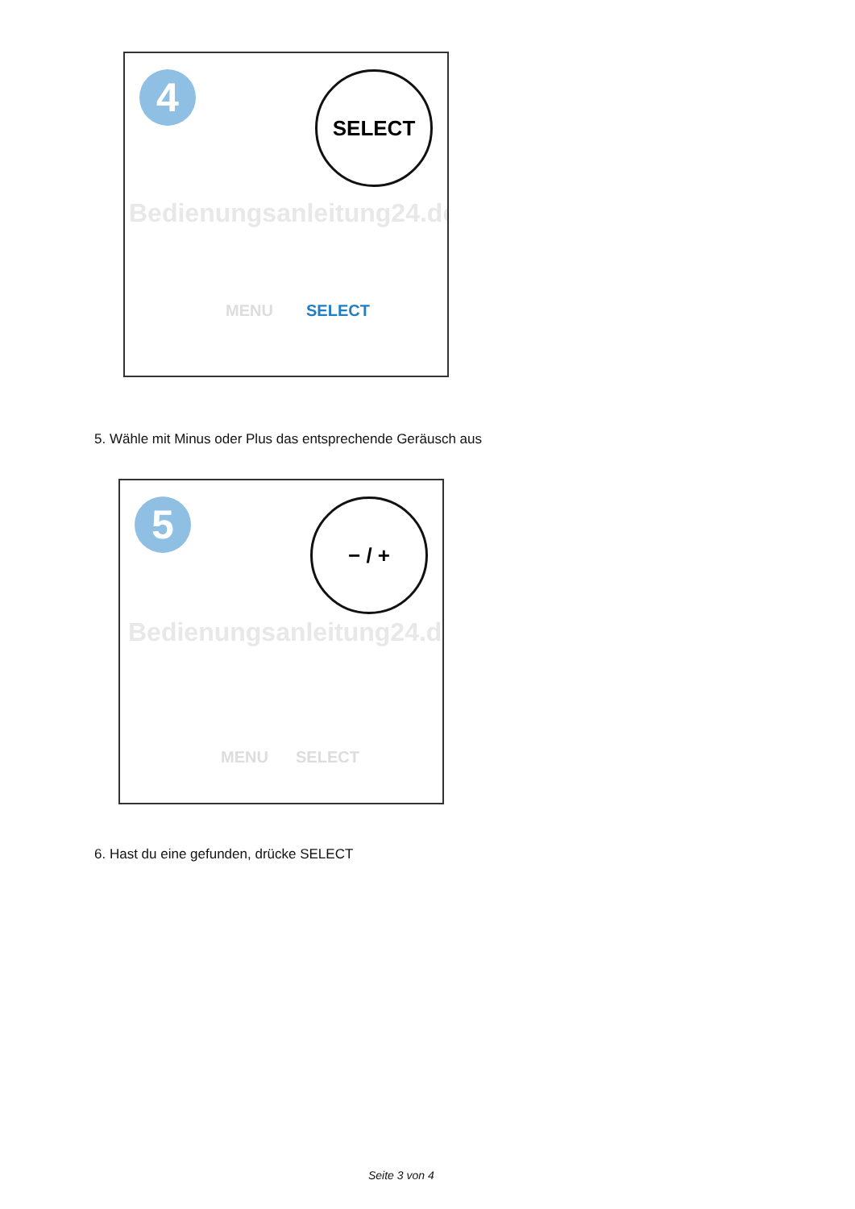4 SELECT
Bedienungsanleitung24.de
MENU SELECT
5. Wähle mit Minus oder Plus das entsprechende Geräusch aus
5 − / +
Bedienungsanleitung24.de
MENU SELECT
6. Hast du eine gefunden, drücke SELECT
Seite 3 von 4